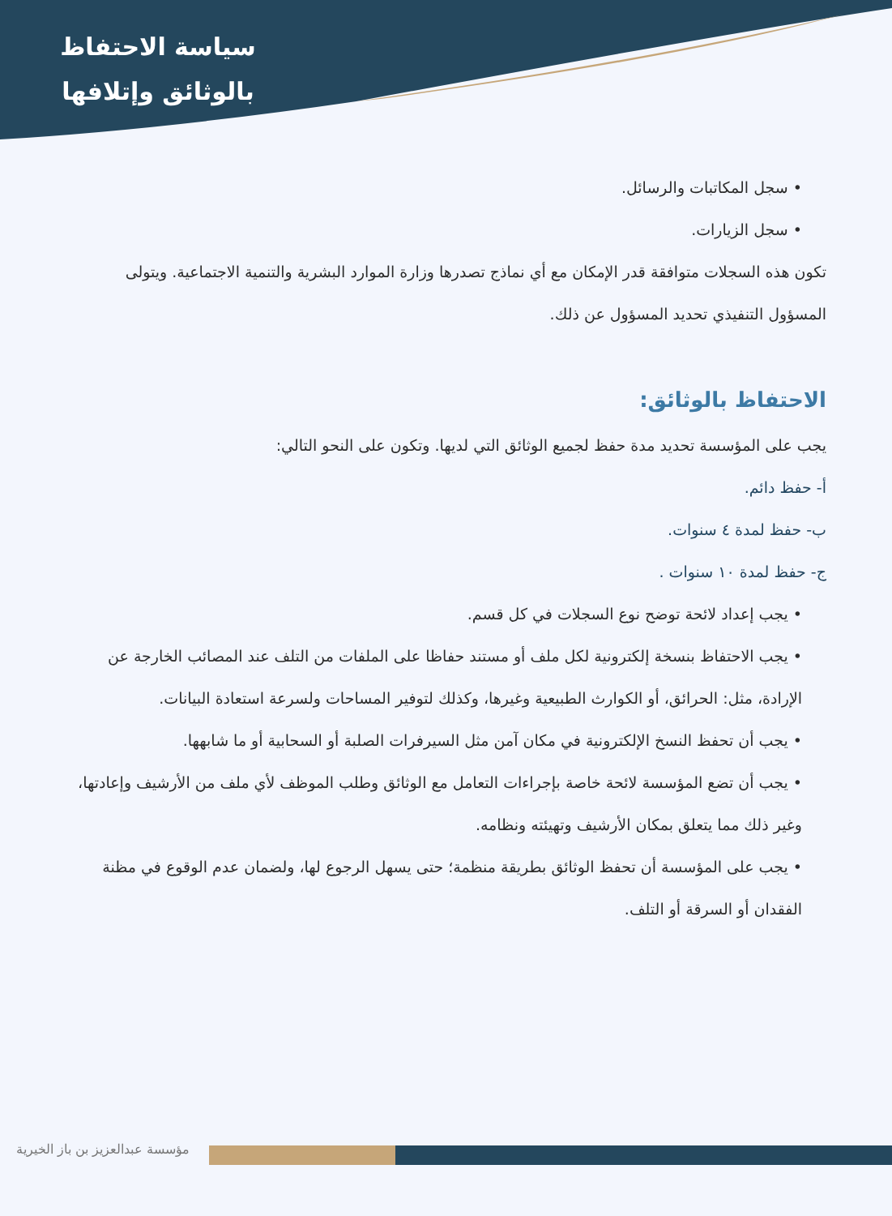سياسة الاحتفاظ
بالوثائق وإتلافها
• سجل المكاتبات والرسائل.
• سجل الزيارات.
تكون هذه السجلات متوافقة قدر الإمكان مع أي نماذج تصدرها وزارة الموارد البشرية والتنمية الاجتماعية. ويتولى المسؤول التنفيذي تحديد المسؤول عن ذلك.
الاحتفاظ بالوثائق:
يجب على المؤسسة تحديد مدة حفظ لجميع الوثائق التي لديها. وتكون على النحو التالي:
أ- حفظ دائم.
ب- حفظ لمدة ٤ سنوات.
ج- حفظ لمدة ١٠ سنوات .
• يجب إعداد لائحة توضح نوع السجلات في كل قسم.
• يجب الاحتفاظ بنسخة إلكترونية لكل ملف أو مستند حفاظا على الملفات من التلف عند المصائب الخارجة عن الإرادة، مثل: الحرائق، أو الكوارث الطبيعية وغيرها، وكذلك لتوفير المساحات ولسرعة استعادة البيانات.
• يجب أن تحفظ النسخ الإلكترونية في مكان آمن مثل السيرفرات الصلبة أو السحابية أو ما شابهها.
• يجب أن تضع المؤسسة لائحة خاصة بإجراءات التعامل مع الوثائق وطلب الموظف لأي ملف من الأرشيف وإعادتها، وغير ذلك مما يتعلق بمكان الأرشيف وتهيئته ونظامه.
• يجب على المؤسسة أن تحفظ الوثائق بطريقة منظمة؛ حتى يسهل الرجوع لها، ولضمان عدم الوقوع في مظنة الفقدان أو السرقة أو التلف.
مؤسسة عبدالعزيز بن باز الخيرية